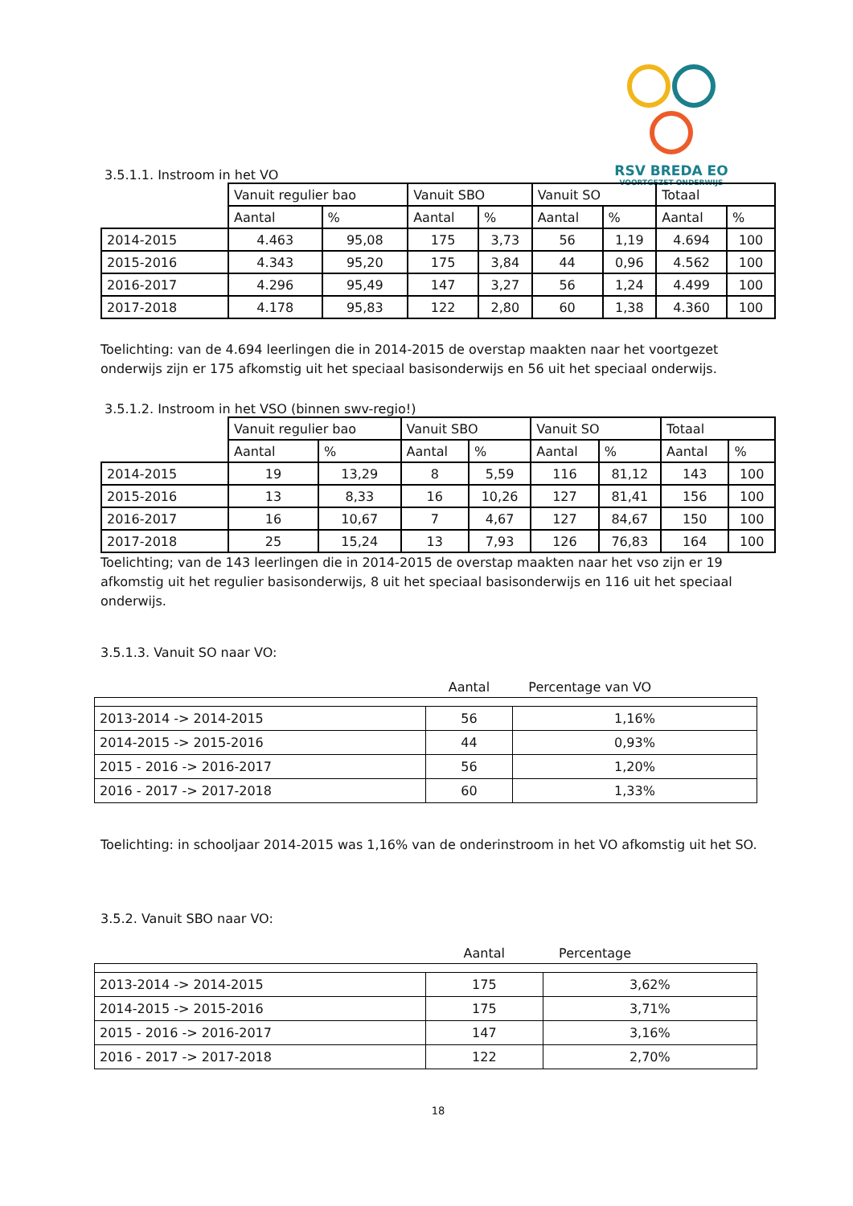RSV BREDA EO
VOORTGEZET ONDERWIJS
3.5.1.1. Instroom in het VO
| | Vanuit regulier bao | | Vanuit SBO | | Vanuit SO | | Totaal | |
| --- | --- | --- | --- | --- | --- | --- | --- | --- |
| | Aantal | % | Aantal | % | Aantal | % | Aantal | % |
| 2014-2015 | 4.463 | 95,08 | 175 | 3,73 | 56 | 1,19 | 4.694 | 100 |
| 2015-2016 | 4.343 | 95,20 | 175 | 3,84 | 44 | 0,96 | 4.562 | 100 |
| 2016-2017 | 4.296 | 95,49 | 147 | 3,27 | 56 | 1,24 | 4.499 | 100 |
| 2017-2018 | 4.178 | 95,83 | 122 | 2,80 | 60 | 1,38 | 4.360 | 100 |
Toelichting: van de 4.694 leerlingen die in 2014-2015 de overstap maakten naar het voortgezet onderwijs zijn er 175 afkomstig uit het speciaal basisonderwijs en 56 uit het speciaal onderwijs.
3.5.1.2. Instroom in het VSO (binnen swv-regio!)
| | Vanuit regulier bao | | Vanuit SBO | | Vanuit SO | | Totaal | |
| --- | --- | --- | --- | --- | --- | --- | --- | --- |
| | Aantal | % | Aantal | % | Aantal | % | Aantal | % |
| 2014-2015 | 19 | 13,29 | 8 | 5,59 | 116 | 81,12 | 143 | 100 |
| 2015-2016 | 13 | 8,33 | 16 | 10,26 | 127 | 81,41 | 156 | 100 |
| 2016-2017 | 16 | 10,67 | 7 | 4,67 | 127 | 84,67 | 150 | 100 |
| 2017-2018 | 25 | 15,24 | 13 | 7,93 | 126 | 76,83 | 164 | 100 |
Toelichting; van de 143 leerlingen die in 2014-2015 de overstap maakten naar het vso zijn er 19 afkomstig uit het regulier basisonderwijs, 8 uit het speciaal basisonderwijs en 116 uit het speciaal onderwijs.
3.5.1.3. Vanuit SO naar VO:
| | Aantal | Percentage van VO |
| --- | --- | --- |
| 2013-2014 -> 2014-2015 | 56 | 1,16% |
| 2014-2015 -> 2015-2016 | 44 | 0,93% |
| 2015 - 2016 -> 2016-2017 | 56 | 1,20% |
| 2016 - 2017 -> 2017-2018 | 60 | 1,33% |
Toelichting: in schooljaar 2014-2015 was 1,16% van de onderinstroom in het VO afkomstig uit het SO.
3.5.2. Vanuit SBO naar VO:
| | Aantal | Percentage |
| --- | --- | --- |
| 2013-2014 -> 2014-2015 | 175 | 3,62% |
| 2014-2015 -> 2015-2016 | 175 | 3,71% |
| 2015 - 2016 -> 2016-2017 | 147 | 3,16% |
| 2016 - 2017 -> 2017-2018 | 122 | 2,70% |
18